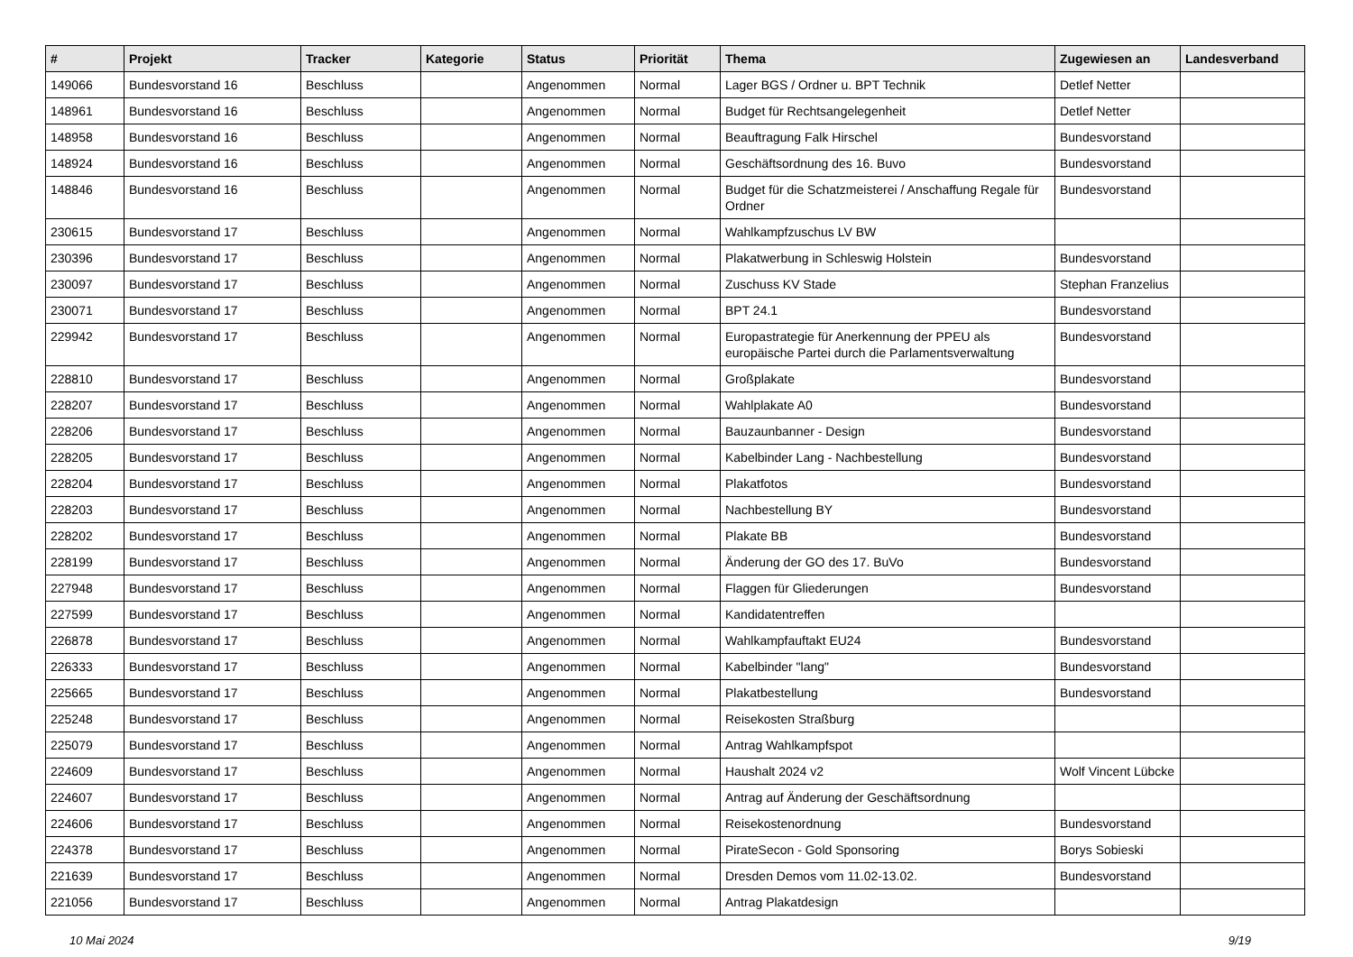| # | Projekt | Tracker | Kategorie | Status | Priorität | Thema | Zugewiesen an | Landesverband |
| --- | --- | --- | --- | --- | --- | --- | --- | --- |
| 149066 | Bundesvorstand 16 | Beschluss | | Angenommen | Normal | Lager BGS / Ordner u. BPT Technik | Detlef Netter | |
| 148961 | Bundesvorstand 16 | Beschluss | | Angenommen | Normal | Budget für Rechtsangelegenheit | Detlef Netter | |
| 148958 | Bundesvorstand 16 | Beschluss | | Angenommen | Normal | Beauftragung Falk Hirschel | Bundesvorstand | |
| 148924 | Bundesvorstand 16 | Beschluss | | Angenommen | Normal | Geschäftsordnung des 16. Buvo | Bundesvorstand | |
| 148846 | Bundesvorstand 16 | Beschluss | | Angenommen | Normal | Budget für die Schatzmeisterei / Anschaffung Regale für Ordner | Bundesvorstand | |
| 230615 | Bundesvorstand 17 | Beschluss | | Angenommen | Normal | Wahlkampfzuschus LV BW | | |
| 230396 | Bundesvorstand 17 | Beschluss | | Angenommen | Normal | Plakatwerbung in Schleswig Holstein | Bundesvorstand | |
| 230097 | Bundesvorstand 17 | Beschluss | | Angenommen | Normal | Zuschuss KV Stade | Stephan Franzelius | |
| 230071 | Bundesvorstand 17 | Beschluss | | Angenommen | Normal | BPT 24.1 | Bundesvorstand | |
| 229942 | Bundesvorstand 17 | Beschluss | | Angenommen | Normal | Europastrategie für Anerkennung der PPEU als europäische Partei durch die Parlamentsverwaltung | Bundesvorstand | |
| 228810 | Bundesvorstand 17 | Beschluss | | Angenommen | Normal | Großplakate | Bundesvorstand | |
| 228207 | Bundesvorstand 17 | Beschluss | | Angenommen | Normal | Wahlplakate A0 | Bundesvorstand | |
| 228206 | Bundesvorstand 17 | Beschluss | | Angenommen | Normal | Bauzaunbanner - Design | Bundesvorstand | |
| 228205 | Bundesvorstand 17 | Beschluss | | Angenommen | Normal | Kabelbinder Lang - Nachbestellung | Bundesvorstand | |
| 228204 | Bundesvorstand 17 | Beschluss | | Angenommen | Normal | Plakatfotos | Bundesvorstand | |
| 228203 | Bundesvorstand 17 | Beschluss | | Angenommen | Normal | Nachbestellung BY | Bundesvorstand | |
| 228202 | Bundesvorstand 17 | Beschluss | | Angenommen | Normal | Plakate BB | Bundesvorstand | |
| 228199 | Bundesvorstand 17 | Beschluss | | Angenommen | Normal | Änderung der GO des 17. BuVo | Bundesvorstand | |
| 227948 | Bundesvorstand 17 | Beschluss | | Angenommen | Normal | Flaggen für Gliederungen | Bundesvorstand | |
| 227599 | Bundesvorstand 17 | Beschluss | | Angenommen | Normal | Kandidatentreffen | | |
| 226878 | Bundesvorstand 17 | Beschluss | | Angenommen | Normal | Wahlkampfauftakt EU24 | Bundesvorstand | |
| 226333 | Bundesvorstand 17 | Beschluss | | Angenommen | Normal | Kabelbinder "lang" | Bundesvorstand | |
| 225665 | Bundesvorstand 17 | Beschluss | | Angenommen | Normal | Plakatbestellung | Bundesvorstand | |
| 225248 | Bundesvorstand 17 | Beschluss | | Angenommen | Normal | Reisekosten Straßburg | | |
| 225079 | Bundesvorstand 17 | Beschluss | | Angenommen | Normal | Antrag Wahlkampfspot | | |
| 224609 | Bundesvorstand 17 | Beschluss | | Angenommen | Normal | Haushalt 2024 v2 | Wolf Vincent Lübcke | |
| 224607 | Bundesvorstand 17 | Beschluss | | Angenommen | Normal | Antrag auf Änderung der Geschäftsordnung | | |
| 224606 | Bundesvorstand 17 | Beschluss | | Angenommen | Normal | Reisekostenordnung | Bundesvorstand | |
| 224378 | Bundesvorstand 17 | Beschluss | | Angenommen | Normal | PirateSecon - Gold Sponsoring | Borys Sobieski | |
| 221639 | Bundesvorstand 17 | Beschluss | | Angenommen | Normal | Dresden Demos vom 11.02-13.02. | Bundesvorstand | |
| 221056 | Bundesvorstand 17 | Beschluss | | Angenommen | Normal | Antrag Plakatdesign | | |
10 Mai 2024 9/19